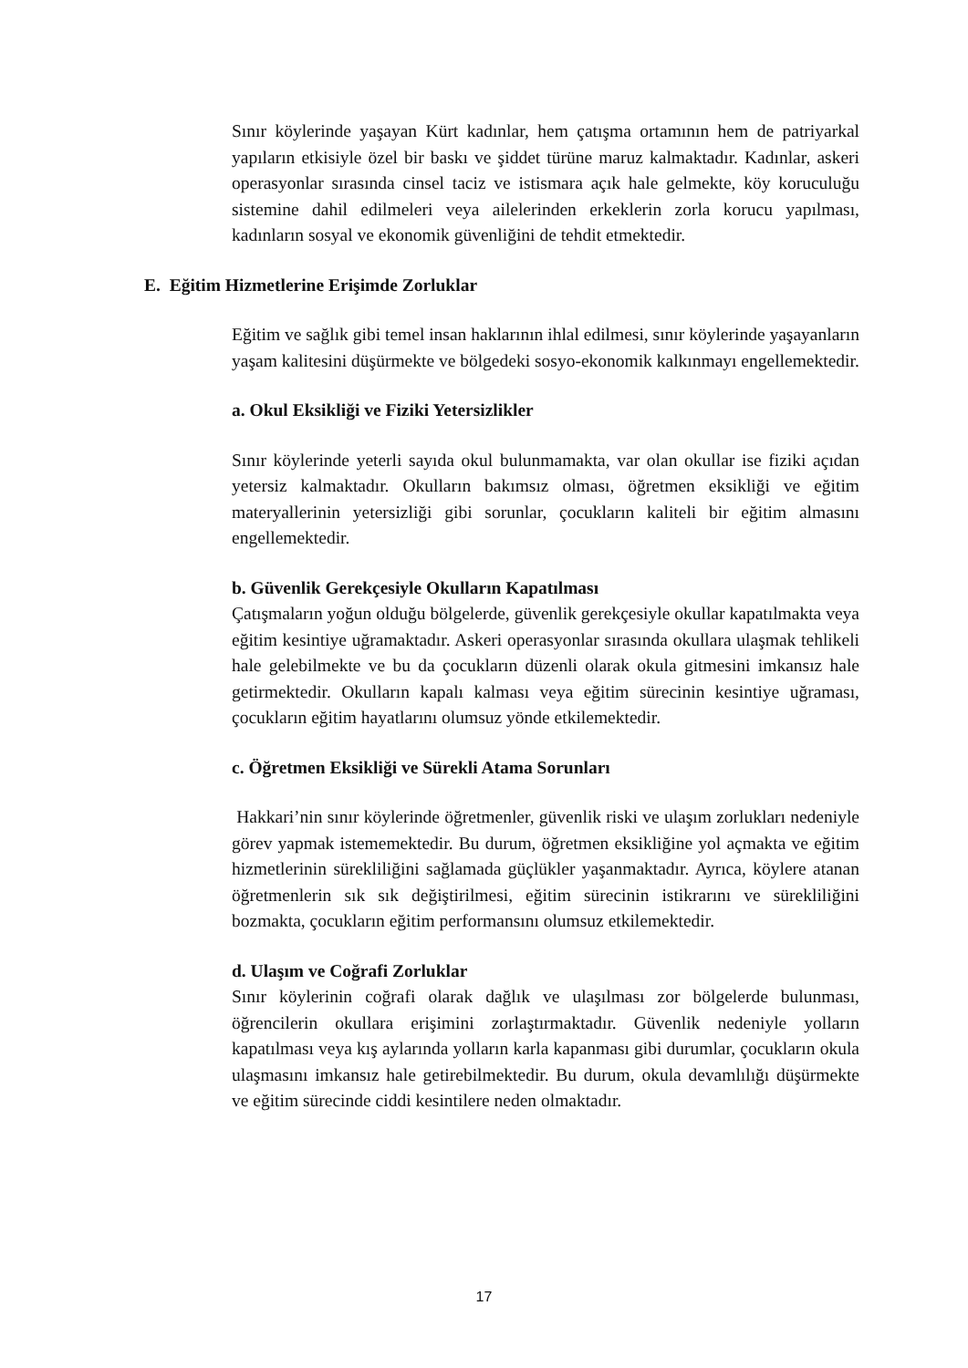Sınır köylerinde yaşayan Kürt kadınlar, hem çatışma ortamının hem de patriyarkal yapıların etkisiyle özel bir baskı ve şiddet türüne maruz kalmaktadır. Kadınlar, askeri operasyonlar sırasında cinsel taciz ve istismara açık hale gelmekte, köy koruculuğu sistemine dahil edilmeleri veya ailelerinden erkeklerin zorla korucu yapılması, kadınların sosyal ve ekonomik güvenliğini de tehdit etmektedir.
E. Eğitim Hizmetlerine Erişimde Zorluklar
Eğitim ve sağlık gibi temel insan haklarının ihlal edilmesi, sınır köylerinde yaşayanların yaşam kalitesini düşürmekte ve bölgedeki sosyo-ekonomik kalkınmayı engellemektedir.
a. Okul Eksikliği ve Fiziki Yetersizlikler
Sınır köylerinde yeterli sayıda okul bulunmamakta, var olan okullar ise fiziki açıdan yetersiz kalmaktadır. Okulların bakımsız olması, öğretmen eksikliği ve eğitim materyallerinin yetersizliği gibi sorunlar, çocukların kaliteli bir eğitim almasını engellemektedir.
b. Güvenlik Gerekçesiyle Okulların Kapatılması
Çatışmaların yoğun olduğu bölgelerde, güvenlik gerekçesiyle okullar kapatılmakta veya eğitim kesintiye uğramaktadır. Askeri operasyonlar sırasında okullara ulaşmak tehlikeli hale gelebilmekte ve bu da çocukların düzenli olarak okula gitmesini imkansız hale getirmektedir. Okulların kapalı kalması veya eğitim sürecinin kesintiye uğraması, çocukların eğitim hayatlarını olumsuz yönde etkilemektedir.
c. Öğretmen Eksikliği ve Sürekli Atama Sorunları
Hakkari’nin sınır köylerinde öğretmenler, güvenlik riski ve ulaşım zorlukları nedeniyle görev yapmak istememektedir. Bu durum, öğretmen eksikliğine yol açmakta ve eğitim hizmetlerinin sürekliliğini sağlamada güçlükler yaşanmaktadır. Ayrıca, köylere atanan öğretmenlerin sık sık değiştirilmesi, eğitim sürecinin istikrarını ve sürekliliğini bozmakta, çocukların eğitim performansını olumsuz etkilemektedir.
d. Ulaşım ve Coğrafi Zorluklar
Sınır köylerinin coğrafi olarak dağlık ve ulaşılması zor bölgelerde bulunması, öğrencilerin okullara erişimini zorlaştırmaktadır. Güvenlik nedeniyle yolların kapatılması veya kış aylarında yolların karla kapanması gibi durumlar, çocukların okula ulaşmasını imkansız hale getirebilmektedir. Bu durum, okula devamlılığı düşürmekte ve eğitim sürecinde ciddi kesintilere neden olmaktadır.
17